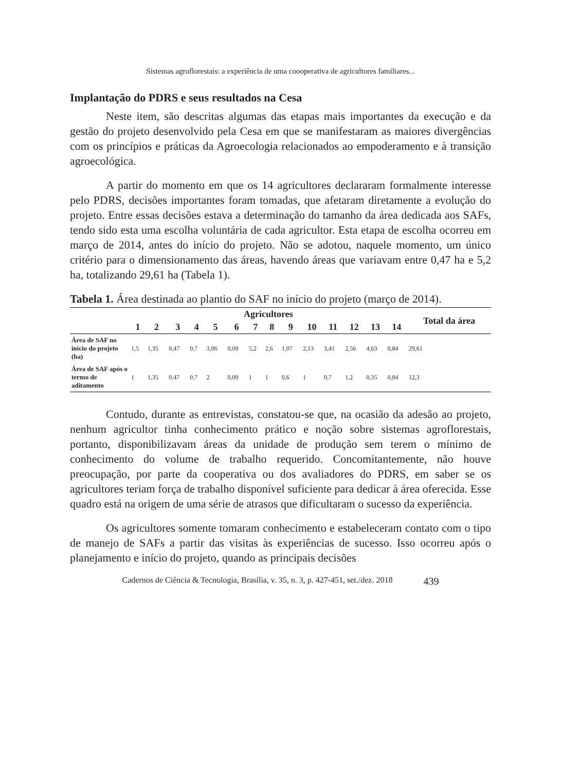Sistemas agroflorestais: a experiência de uma coooperativa de agricultores familiares...
Implantação do PDRS e seus resultados na Cesa
Neste item, são descritas algumas das etapas mais importantes da execução e da gestão do projeto desenvolvido pela Cesa em que se manifestaram as maiores divergências com os princípios e práticas da Agroecologia relacionados ao empoderamento e à transição agroecológica.
A partir do momento em que os 14 agricultores declararam formalmente interesse pelo PDRS, decisões importantes foram tomadas, que afetaram diretamente a evolução do projeto. Entre essas decisões estava a determinação do tamanho da área dedicada aos SAFs, tendo sido esta uma escolha voluntária de cada agricultor. Esta etapa de escolha ocorreu em março de 2014, antes do início do projeto. Não se adotou, naquele momento, um único critério para o dimensionamento das áreas, havendo áreas que variavam entre 0,47 ha e 5,2 ha, totalizando 29,61 ha (Tabela 1).
Tabela 1. Área destinada ao plantio do SAF no início do projeto (março de 2014).
| | Agricultores | | | | | | | | | | | | | | Total da área |
| --- | --- | --- | --- | --- | --- | --- | --- | --- | --- | --- | --- | --- | --- | --- | --- |
| | 1 | 2 | 3 | 4 | 5 | 6 | 7 | 8 | 9 | 10 | 11 | 12 | 13 | 14 | |
| Área de SAF no início do projeto (ha) | 1,5 | 1,35 | 0,47 | 0,7 | 3,06 | 0,09 | 5,2 | 2,6 | 1,07 | 2,13 | 3,41 | 2,56 | 4,63 | 0,84 | 29,61 |
| Área de SAF após o termo de aditamento | 1 | 1,35 | 0,47 | 0,7 | 2 | 0,09 | 1 | 1 | 0,6 | 1 | 0,7 | 1,2 | 0,35 | 0,84 | 12,3 |
Contudo, durante as entrevistas, constatou-se que, na ocasião da adesão ao projeto, nenhum agricultor tinha conhecimento prático e noção sobre sistemas agroflorestais, portanto, disponibilizavam áreas da unidade de produção sem terem o mínimo de conhecimento do volume de trabalho requerido. Concomitantemente, não houve preocupação, por parte da cooperativa ou dos avaliadores do PDRS, em saber se os agricultores teriam força de trabalho disponível suficiente para dedicar à área oferecida. Esse quadro está na origem de uma série de atrasos que dificultaram o sucesso da experiência.
Os agricultores somente tomaram conhecimento e estabeleceram contato com o tipo de manejo de SAFs a partir das visitas às experiências de sucesso. Isso ocorreu após o planejamento e início do projeto, quando as principais decisões
Cadernos de Ciência & Tecnologia, Brasília, v. 35, n. 3, p. 427-451, set./dez. 2018 439